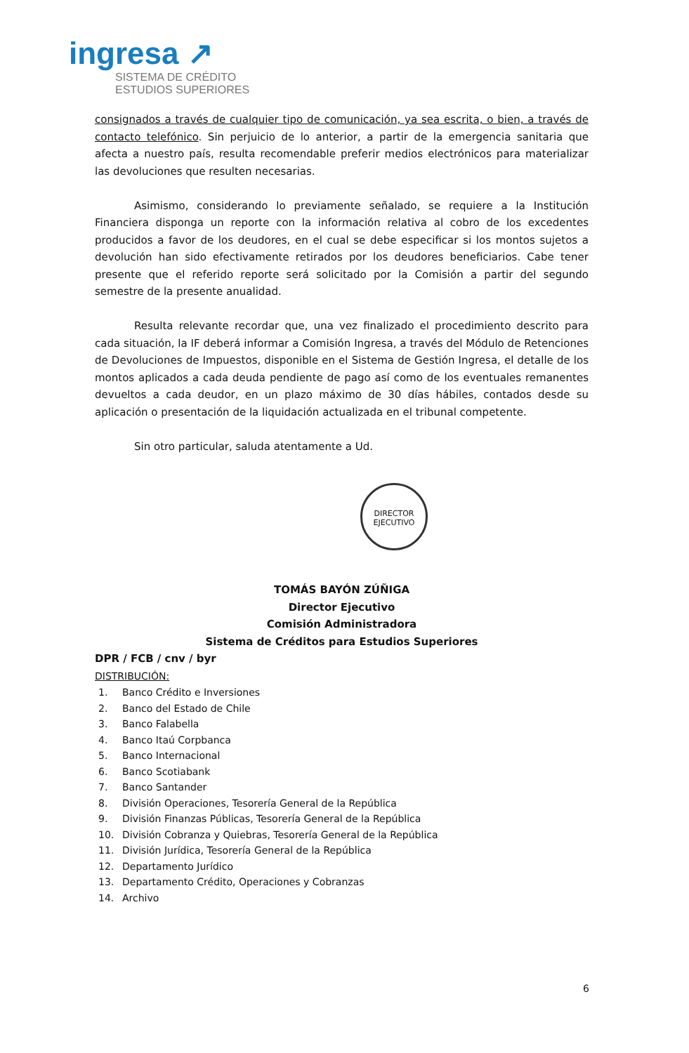ingresa ↗
SISTEMA DE CRÉDITO
ESTUDIOS SUPERIORES
consignados a través de cualquier tipo de comunicación, ya sea escrita, o bien, a través de contacto telefónico. Sin perjuicio de lo anterior, a partir de la emergencia sanitaria que afecta a nuestro país, resulta recomendable preferir medios electrónicos para materializar las devoluciones que resulten necesarias.
Asimismo, considerando lo previamente señalado, se requiere a la Institución Financiera disponga un reporte con la información relativa al cobro de los excedentes producidos a favor de los deudores, en el cual se debe especificar si los montos sujetos a devolución han sido efectivamente retirados por los deudores beneficiarios. Cabe tener presente que el referido reporte será solicitado por la Comisión a partir del segundo semestre de la presente anualidad.
Resulta relevante recordar que, una vez finalizado el procedimiento descrito para cada situación, la IF deberá informar a Comisión Ingresa, a través del Módulo de Retenciones de Devoluciones de Impuestos, disponible en el Sistema de Gestión Ingresa, el detalle de los montos aplicados a cada deuda pendiente de pago así como de los eventuales remanentes devueltos a cada deudor, en un plazo máximo de 30 días hábiles, contados desde su aplicación o presentación de la liquidación actualizada en el tribunal competente.
Sin otro particular, saluda atentamente a Ud.
DIRECTOR
EJECUTIVO
TOMÁS BAYÓN ZÚÑIGA
Director Ejecutivo
Comisión Administradora
Sistema de Créditos para Estudios Superiores
DPR / FCB / cnv / byr
DISTRIBUCIÓN:
1. Banco Crédito e Inversiones
2. Banco del Estado de Chile
3. Banco Falabella
4. Banco Itaú Corpbanca
5. Banco Internacional
6. Banco Scotiabank
7. Banco Santander
8. División Operaciones, Tesorería General de la República
9. División Finanzas Públicas, Tesorería General de la República
10. División Cobranza y Quiebras, Tesorería General de la República
11. División Jurídica, Tesorería General de la República
12. Departamento Jurídico
13. Departamento Crédito, Operaciones y Cobranzas
14. Archivo
6